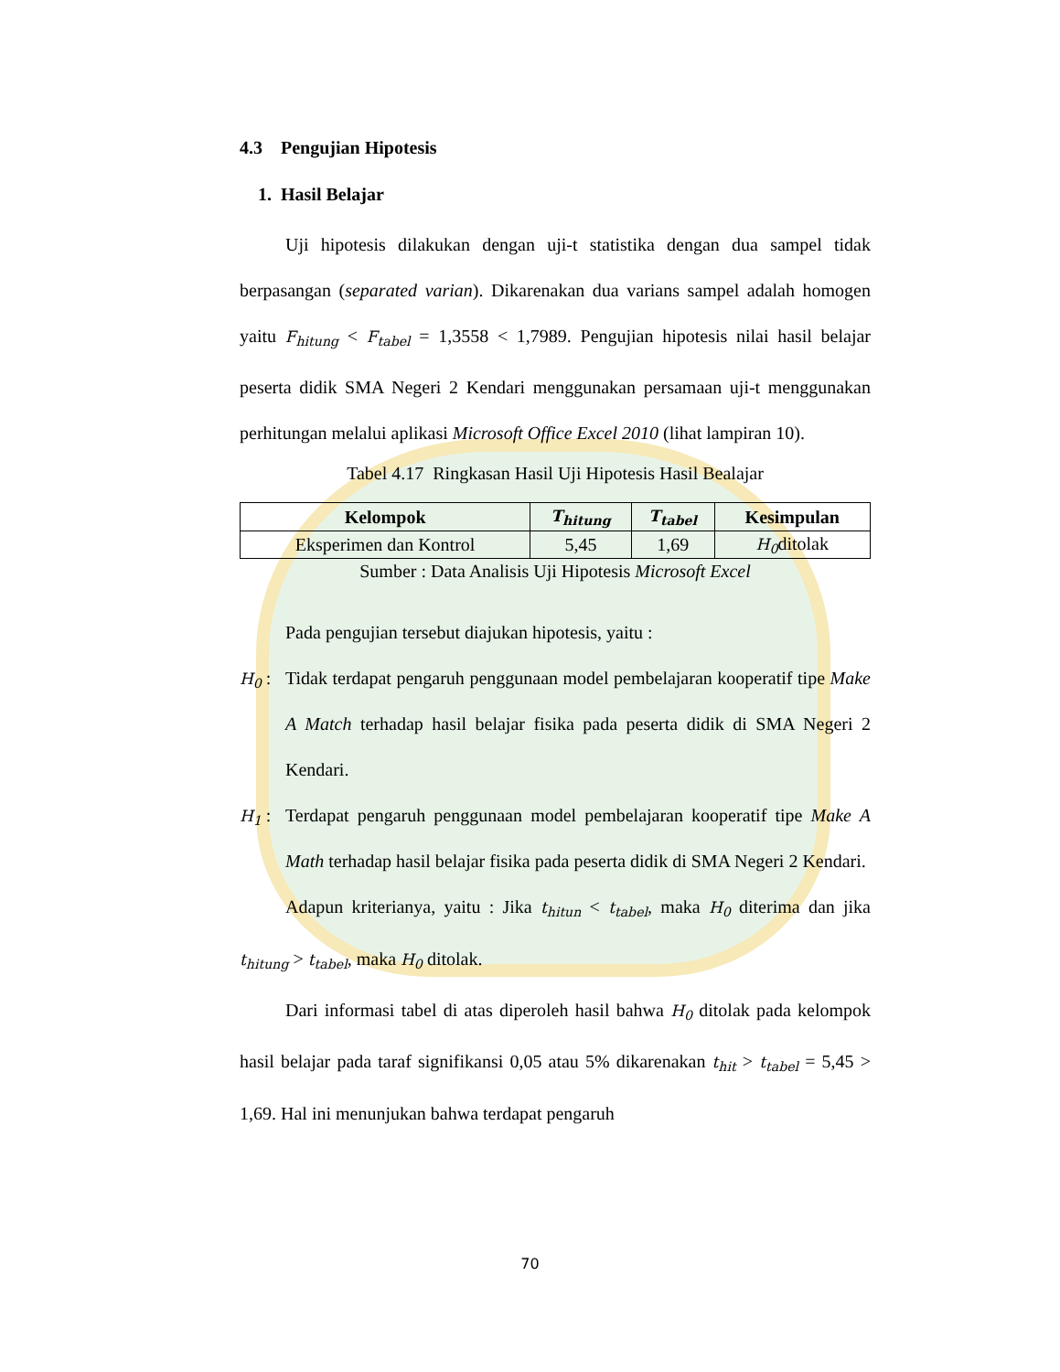4.3 Pengujian Hipotesis
1. Hasil Belajar
Uji hipotesis dilakukan dengan uji-t statistika dengan dua sampel tidak berpasangan (separated varian). Dikarenakan dua varians sampel adalah homogen yaitu F<sub>hitung</sub> < F<sub>tabel</sub> = 1,3558 < 1,7989. Pengujian hipotesis nilai hasil belajar peserta didik SMA Negeri 2 Kendari menggunakan persamaan uji-t menggunakan perhitungan melalui aplikasi Microsoft Office Excel 2010 (lihat lampiran 10).
Tabel 4.17 Ringkasan Hasil Uji Hipotesis Hasil Bealajar
| Kelompok | T<sub>hitung</sub> | T<sub>tabel</sub> | Kesimpulan |
| --- | --- | --- | --- |
| Eksperimen dan Kontrol | 5,45 | 1,69 | H<sub>0</sub> ditolak |
Sumber : Data Analisis Uji Hipotesis Microsoft Excel
Pada pengujian tersebut diajukan hipotesis, yaitu :
H<sub>0</sub> : Tidak terdapat pengaruh penggunaan model pembelajaran kooperatif tipe Make A Match terhadap hasil belajar fisika pada peserta didik di SMA Negeri 2 Kendari.
H<sub>1</sub> : Terdapat pengaruh penggunaan model pembelajaran kooperatif tipe Make A Math terhadap hasil belajar fisika pada peserta didik di SMA Negeri 2 Kendari.
Adapun kriterianya, yaitu : Jika t<sub>hitun</sub> < t<sub>tabel</sub>, maka H<sub>0</sub> diterima dan jika t<sub>hitung</sub> > t<sub>tabel</sub>, maka H<sub>0</sub> ditolak.
Dari informasi tabel di atas diperoleh hasil bahwa H<sub>0</sub> ditolak pada kelompok hasil belajar pada taraf signifikansi 0,05 atau 5% dikarenakan t<sub>hit</sub> > t<sub>tabel</sub> = 5,45 > 1,69. Hal ini menunjukan bahwa terdapat pengaruh
70